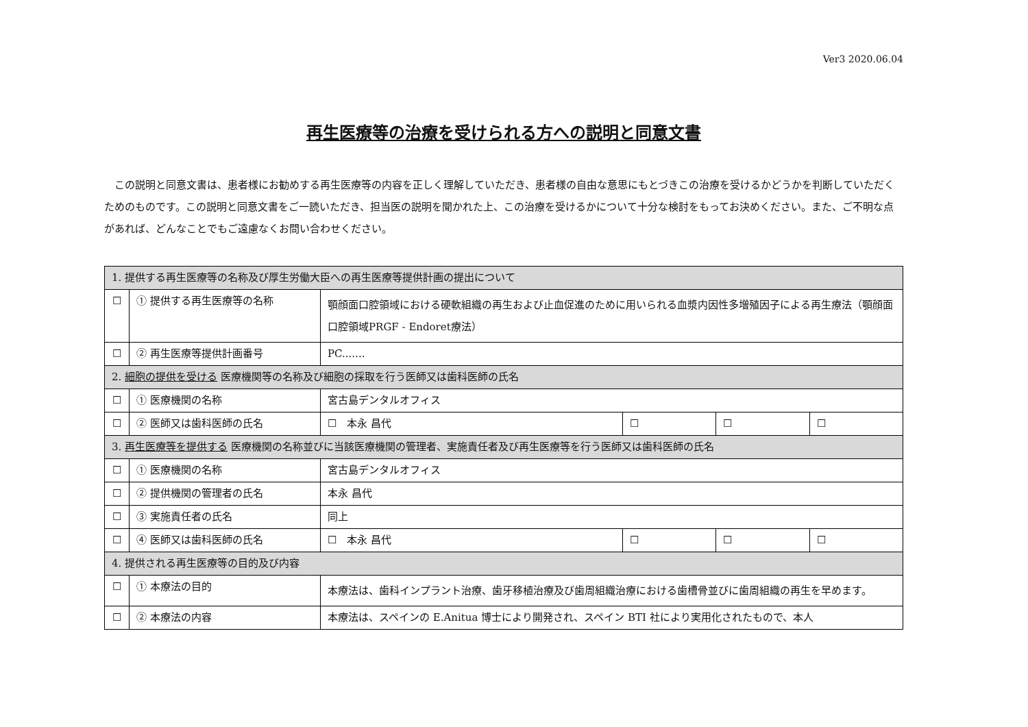Ver3 2020.06.04
再生医療等の治療を受けられる方への説明と同意文書
この説明と同意文書は、患者様にお勧めする再生医療等の内容を正しく理解していただき、患者様の自由な意思にもとづきこの治療を受けるかどうかを判断していただくためのものです。この説明と同意文書をご一読いただき、担当医の説明を聞かれた上、この治療を受けるかについて十分な検討をもってお決めください。また、ご不明な点があれば、どんなことでもご遠慮なくお問い合わせください。
| 1. 提供する再生医療等の名称及び厚生労働大臣への再生医療等提供計画の提出について | | | | | |
| ☐ | ① 提供する再生医療等の名称 | 顎顔面口腔領域における硬軟組織の再生および止血促進のために用いられる血漿内因性多増殖因子による再生療法（顎顔面口腔領域PRGF - Endoret療法） | | | |
| ☐ | ② 再生医療等提供計画番号 | PC....... | | | |
| 2. 細胞の提供を受ける 医療機関等の名称及び細胞の採取を行う医師又は歯科医師の氏名 | | | | | |
| ☐ | ① 医療機関の名称 | 宮古島デンタルオフィス | | | |
| ☐ | ② 医師又は歯科医師の氏名 | ☐ 本永 昌代 | ☐ | ☐ | ☐ |
| 3. 再生医療等を提供する 医療機関の名称並びに当該医療機関の管理者、実施責任者及び再生医療等を行う医師又は歯科医師の氏名 | | | | | |
| ☐ | ① 医療機関の名称 | 宮古島デンタルオフィス | | | |
| ☐ | ② 提供機関の管理者の氏名 | 本永 昌代 | | | |
| ☐ | ③ 実施責任者の氏名 | 同上 | | | |
| ☐ | ④ 医師又は歯科医師の氏名 | ☐ 本永 昌代 | ☐ | ☐ | ☐ |
| 4. 提供される再生医療等の目的及び内容 | | | | | |
| ☐ | ① 本療法の目的 | 本療法は、歯科インプラント治療、歯牙移植治療及び歯周組織治療における歯槽骨並びに歯周組織の再生を早めます。 | | | |
| ☐ | ② 本療法の内容 | 本療法は、スペインの E.Anitua 博士により開発され、スペイン BTI 社により実用化されたもので、本人 | | | |